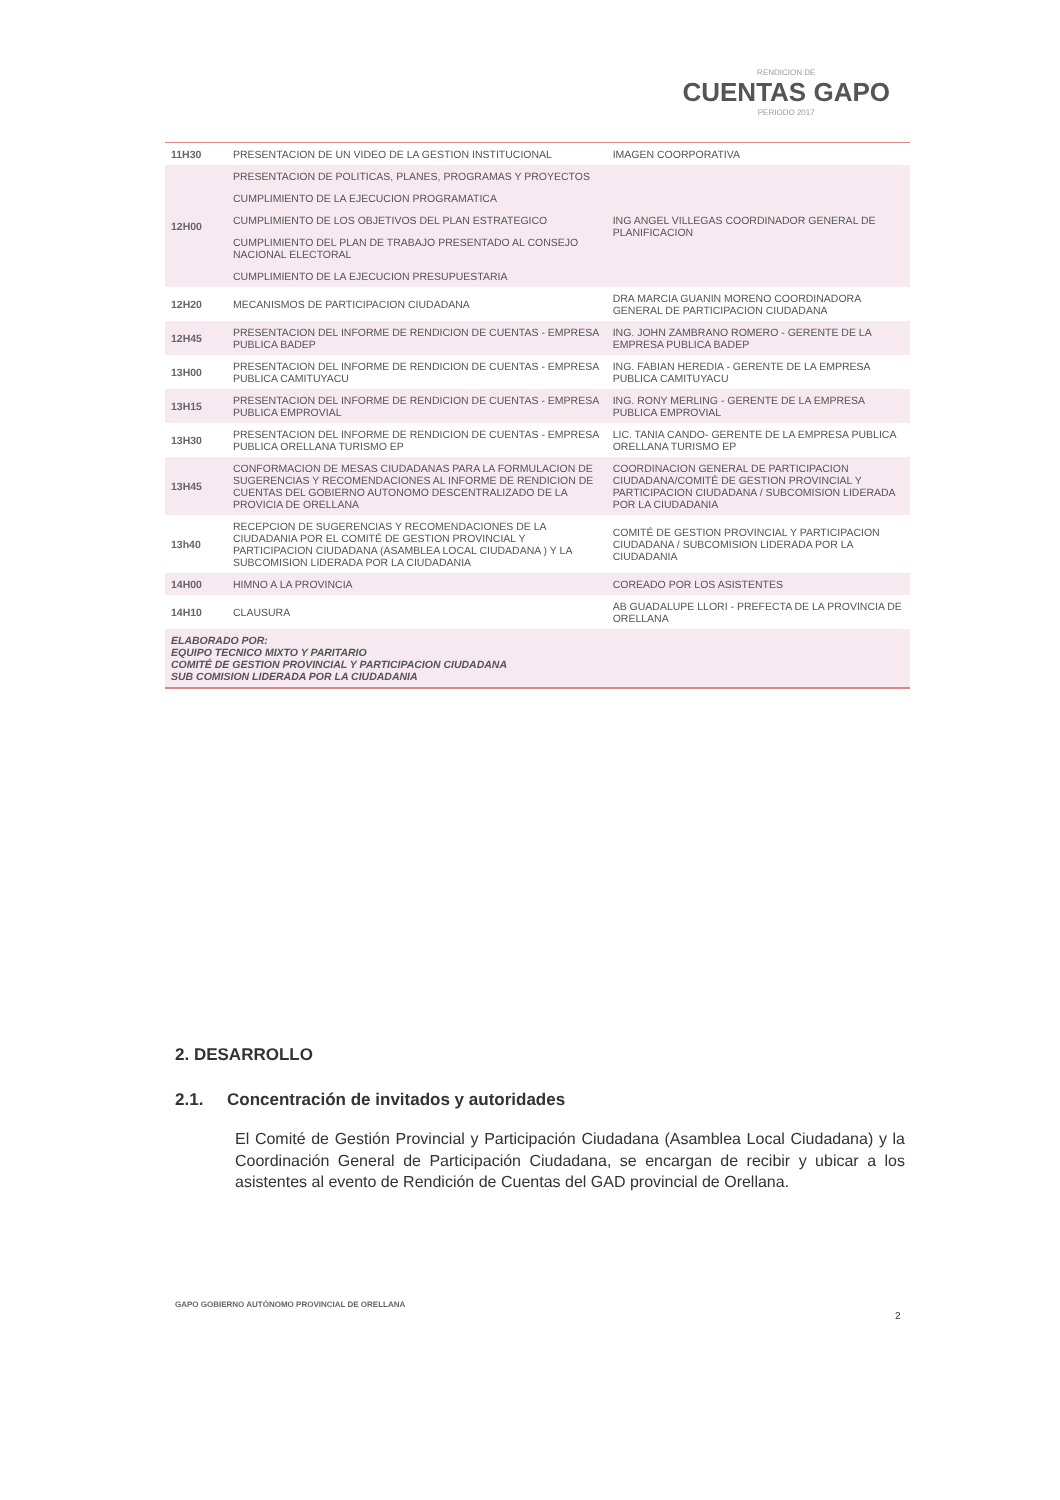RENDICION DE
CUENTAS GAPO
PERIODO 2017
| 11H30 | PRESENTACION DE UN VIDEO DE LA GESTION INSTITUCIONAL | IMAGEN COORPORATIVA |
| 12H00 | PRESENTACION DE POLITICAS, PLANES, PROGRAMAS Y PROYECTOS | ING ANGEL VILLEGAS COORDINADOR GENERAL DE PLANIFICACION |
| | CUMPLIMIENTO DE LA EJECUCION PROGRAMATICA | |
| | CUMPLIMIENTO DE LOS OBJETIVOS DEL PLAN ESTRATEGICO | |
| | CUMPLIMIENTO DEL PLAN DE TRABAJO PRESENTADO AL CONSEJO NACIONAL ELECTORAL | |
| | CUMPLIMIENTO DE LA EJECUCION PRESUPUESTARIA | |
| 12H20 | MECANISMOS DE PARTICIPACION CIUDADANA | DRA MARCIA GUANIN MORENO COORDINADORA GENERAL DE PARTICIPACION CIUDADANA |
| 12H45 | PRESENTACION DEL INFORME DE RENDICION DE CUENTAS - EMPRESA PUBLICA BADEP | ING. JOHN ZAMBRANO ROMERO - GERENTE DE LA EMPRESA PUBLICA BADEP |
| 13H00 | PRESENTACION DEL INFORME DE RENDICION DE CUENTAS - EMPRESA PUBLICA CAMITUYACU | ING. FABIAN HEREDIA - GERENTE DE LA EMPRESA PUBLICA CAMITUYACU |
| 13H15 | PRESENTACION DEL INFORME DE RENDICION DE CUENTAS - EMPRESA PUBLICA EMPROVIAL | ING. RONY MERLING - GERENTE DE LA EMPRESA PUBLICA EMPROVIAL |
| 13H30 | PRESENTACION DEL INFORME DE RENDICION DE CUENTAS - EMPRESA PUBLICA ORELLANA TURISMO EP | LIC. TANIA CANDO- GERENTE DE LA EMPRESA PUBLICA ORELLANA TURISMO EP |
| 13H45 | CONFORMACION DE MESAS CIUDADANAS PARA LA FORMULACION DE SUGERENCIAS Y RECOMENDACIONES AL INFORME DE RENDICION DE CUENTAS DEL GOBIERNO AUTONOMO DESCENTRALIZADO DE LA PROVICIA DE ORELLANA | COORDINACION GENERAL DE PARTICIPACION CIUDADANA/COMITÉ DE GESTION PROVINCIAL Y PARTICIPACION CIUDADANA / SUBCOMISION LIDERADA POR LA CIUDADANIA |
| 13h40 | RECEPCION DE SUGERENCIAS Y RECOMENDACIONES DE LA CIUDADANIA POR EL COMITÉ DE GESTION PROVINCIAL Y PARTICIPACION CIUDADANA (ASAMBLEA LOCAL CIUDADANA ) Y LA SUBCOMISION LIDERADA POR LA CIUDADANIA | COMITÉ DE GESTION PROVINCIAL Y PARTICIPACION CIUDADANA / SUBCOMISION LIDERADA POR LA CIUDADANIA |
| 14H00 | HIMNO A LA PROVINCIA | COREADO POR LOS ASISTENTES |
| 14H10 | CLAUSURA | AB GUADALUPE LLORI - PREFECTA DE LA PROVINCIA DE ORELLANA |
| ELABORADO POR: EQUIPO TECNICO MIXTO Y PARITARIO COMITÉ DE GESTION PROVINCIAL Y PARTICIPACION CIUDADANA SUB COMISION LIDERADA POR LA CIUDADANIA | | |
2. DESARROLLO
2.1. Concentración de invitados y autoridades
El Comité de Gestión Provincial y Participación Ciudadana (Asamblea Local Ciudadana) y la Coordinación General de Participación Ciudadana, se encargan de recibir y ubicar a los asistentes al evento de Rendición de Cuentas del GAD provincial de Orellana.
GAPO GOBIERNO AUTÓNOMO PROVINCIAL DE ORELLANA
2